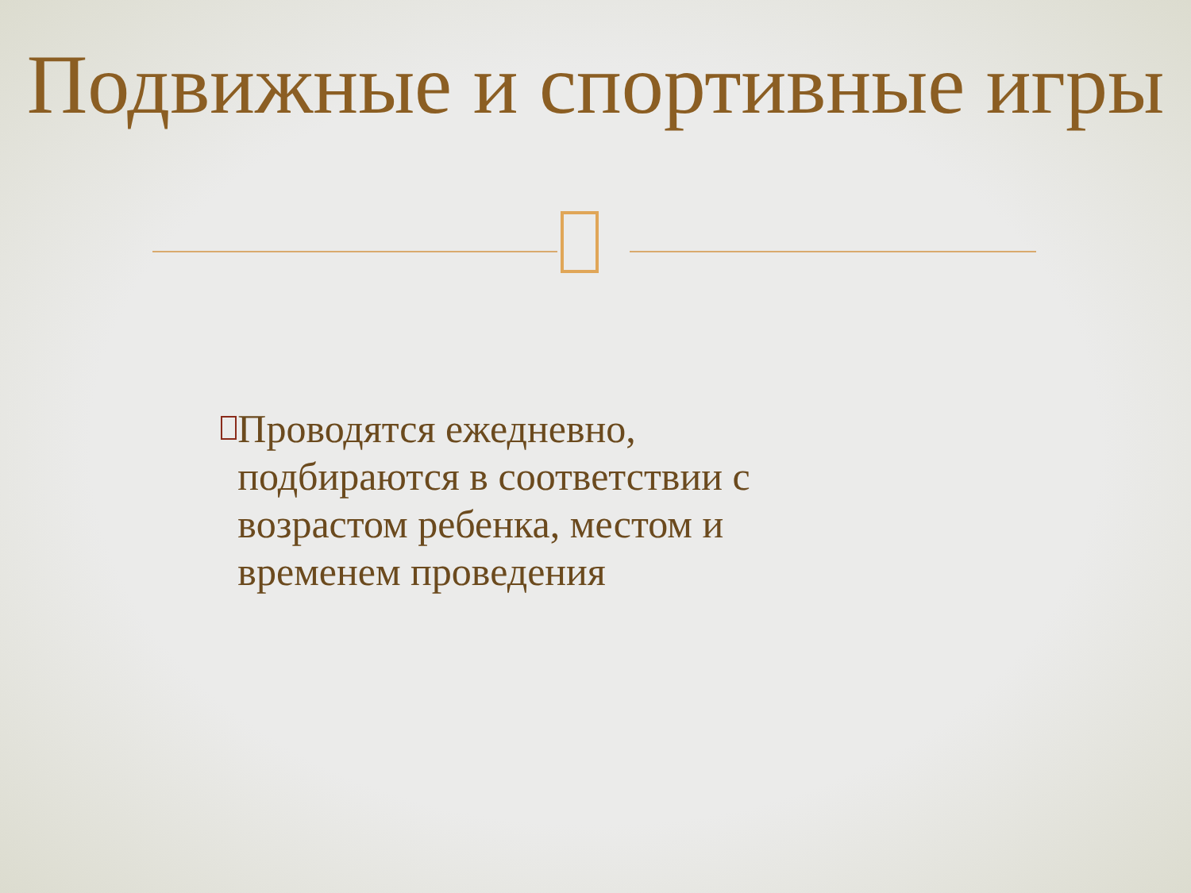Подвижные и спортивные игры
Проводятся ежедневно, подбираются в соответствии с возрастом ребенка, местом и временем проведения